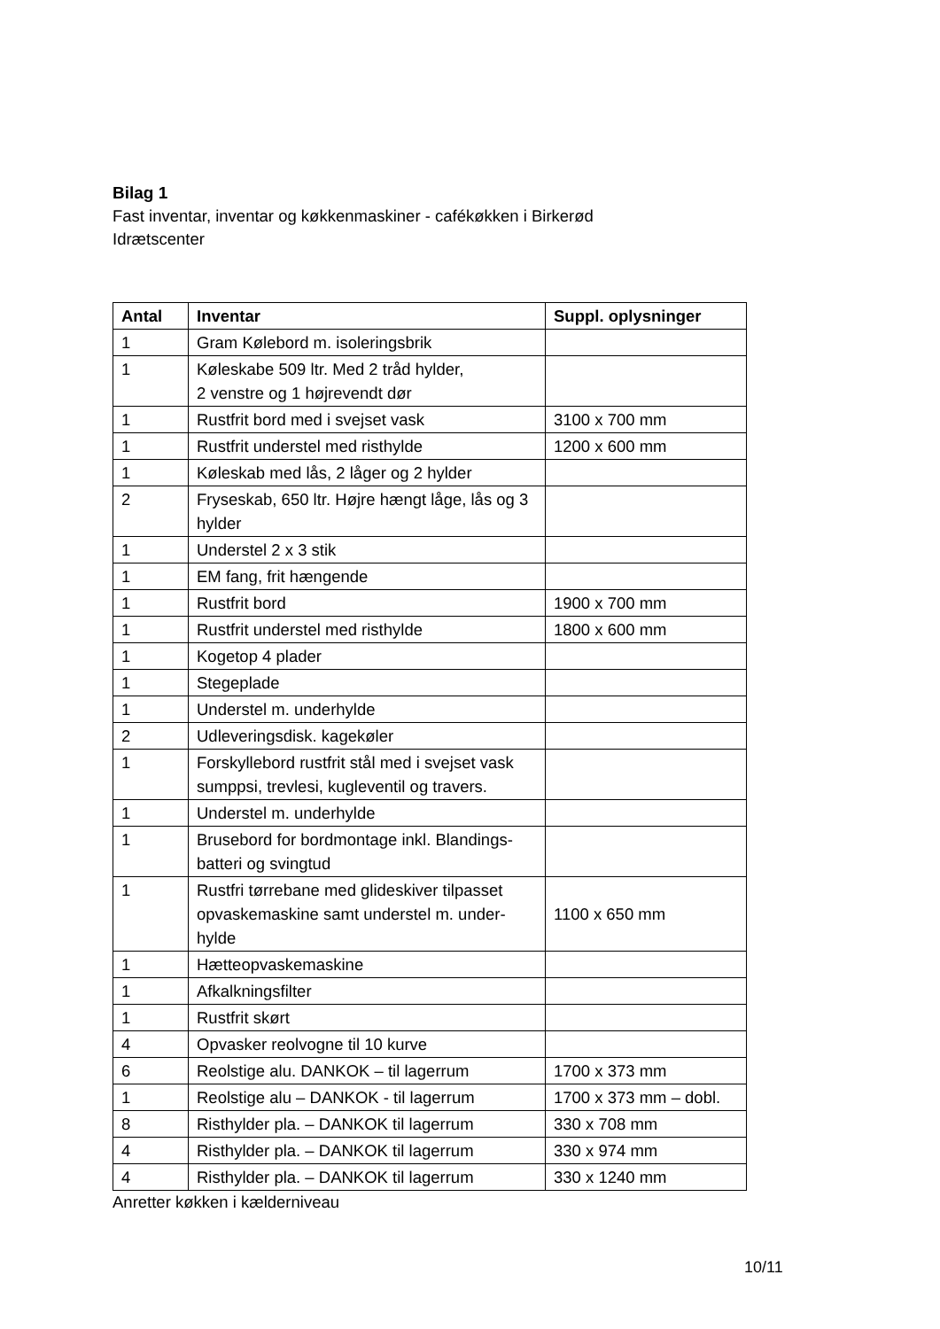Bilag 1
Fast inventar, inventar og køkkenmaskiner - cafékøkken i Birkerød
Idrætscenter
| Antal | Inventar | Suppl. oplysninger |
| --- | --- | --- |
| 1 | Gram Kølebord m. isoleringsbrik | |
| 1 | Køleskabe 509 ltr. Med 2 tråd hylder, 2 venstre og 1 højrevendt dør | |
| 1 | Rustfrit bord med i svejset vask | 3100 x 700 mm |
| 1 | Rustfrit understel med risthylde | 1200 x 600 mm |
| 1 | Køleskab med lås, 2 låger og 2 hylder | |
| 2 | Fryseskab, 650 ltr. Højre hængt låge, lås og 3 hylder | |
| 1 | Understel 2 x 3 stik | |
| 1 | EM fang, frit hængende | |
| 1 | Rustfrit bord | 1900 x 700 mm |
| 1 | Rustfrit understel med risthylde | 1800 x 600 mm |
| 1 | Kogetop 4 plader | |
| 1 | Stegeplade | |
| 1 | Understel m. underhylde | |
| 2 | Udleveringsdisk. kagekøler | |
| 1 | Forskyllebord rustfrit stål med i svejset vask sumppsi, trevlesi, kugleventil og travers. | |
| 1 | Understel m. underhylde | |
| 1 | Brusebord for bordmontage inkl. Blandings-batteri og svingtud | |
| 1 | Rustfri tørrebane med glideskiver tilpasset opvaskemaskine samt understel m. under-hylde | 1100 x 650 mm |
| 1 | Hætteopvaskemaskine | |
| 1 | Afkalkningsfilter | |
| 1 | Rustfrit skørt | |
| 4 | Opvasker reolvogne til 10 kurve | |
| 6 | Reolstige alu. DANKOK – til lagerrum | 1700 x 373 mm |
| 1 | Reolstige alu – DANKOK - til lagerrum | 1700 x 373 mm – dobl. |
| 8 | Risthylder pla. – DANKOK til lagerrum | 330 x 708 mm |
| 4 | Risthylder pla. – DANKOK til lagerrum | 330 x 974 mm |
| 4 | Risthylder pla. – DANKOK til lagerrum | 330 x 1240 mm |
Anretter køkken i kælderniveau
10/11